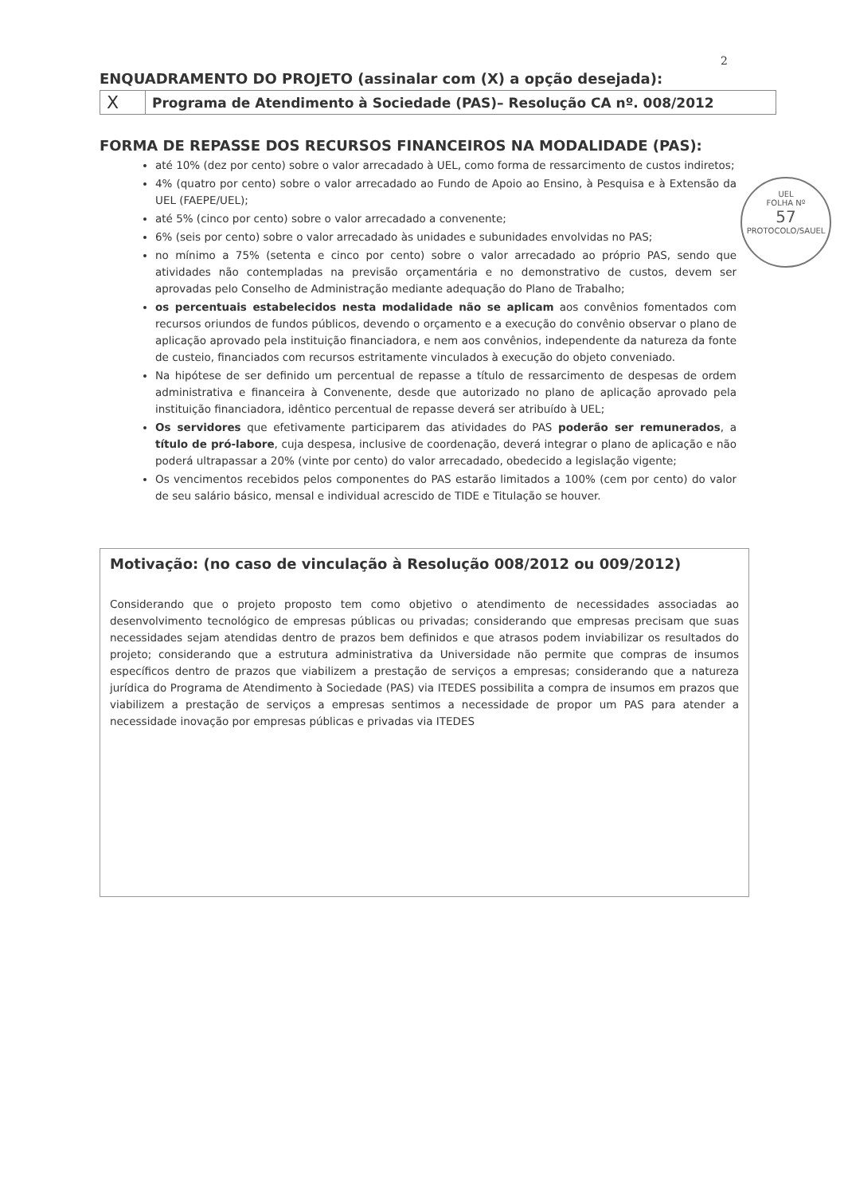2
UEL
FOLHA Nº
57
PROTOCOLO/SAUEL
ENQUADRAMENTO DO PROJETO (assinalar com (X) a opção desejada):
| X | Programa de Atendimento à Sociedade (PAS)– Resolução CA nº. 008/2012 |
FORMA DE REPASSE DOS RECURSOS FINANCEIROS NA MODALIDADE (PAS):
até 10% (dez por cento) sobre o valor arrecadado à UEL, como forma de ressarcimento de custos indiretos;
4% (quatro por cento) sobre o valor arrecadado ao Fundo de Apoio ao Ensino, à Pesquisa e à Extensão da UEL (FAEPE/UEL);
até 5% (cinco por cento) sobre o valor arrecadado a convenente;
6% (seis por cento) sobre o valor arrecadado às unidades e subunidades envolvidas no PAS;
no mínimo a 75% (setenta e cinco por cento) sobre o valor arrecadado ao próprio PAS, sendo que atividades não contempladas na previsão orçamentária e no demonstrativo de custos, devem ser aprovadas pelo Conselho de Administração mediante adequação do Plano de Trabalho;
os percentuais estabelecidos nesta modalidade não se aplicam aos convênios fomentados com recursos oriundos de fundos públicos, devendo o orçamento e a execução do convênio observar o plano de aplicação aprovado pela instituição financiadora, e nem aos convênios, independente da natureza da fonte de custeio, financiados com recursos estritamente vinculados à execução do objeto conveniado.
Na hipótese de ser definido um percentual de repasse a título de ressarcimento de despesas de ordem administrativa e financeira à Convenente, desde que autorizado no plano de aplicação aprovado pela instituição financiadora, idêntico percentual de repasse deverá ser atribuído à UEL;
Os servidores que efetivamente participarem das atividades do PAS poderão ser remunerados, a título de pró-labore, cuja despesa, inclusive de coordenação, deverá integrar o plano de aplicação e não poderá ultrapassar a 20% (vinte por cento) do valor arrecadado, obedecido a legislação vigente;
Os vencimentos recebidos pelos componentes do PAS estarão limitados a 100% (cem por cento) do valor de seu salário básico, mensal e individual acrescido de TIDE e Titulação se houver.
Motivação: (no caso de vinculação à Resolução 008/2012 ou 009/2012)
Considerando que o projeto proposto tem como objetivo o atendimento de necessidades associadas ao desenvolvimento tecnológico de empresas públicas ou privadas; considerando que empresas precisam que suas necessidades sejam atendidas dentro de prazos bem definidos e que atrasos podem inviabilizar os resultados do projeto; considerando que a estrutura administrativa da Universidade não permite que compras de insumos específicos dentro de prazos que viabilizem a prestação de serviços a empresas; considerando que a natureza jurídica do Programa de Atendimento à Sociedade (PAS) via ITEDES possibilita a compra de insumos em prazos que viabilizem a prestação de serviços a empresas sentimos a necessidade de propor um PAS para atender a necessidade inovação por empresas públicas e privadas via ITEDES